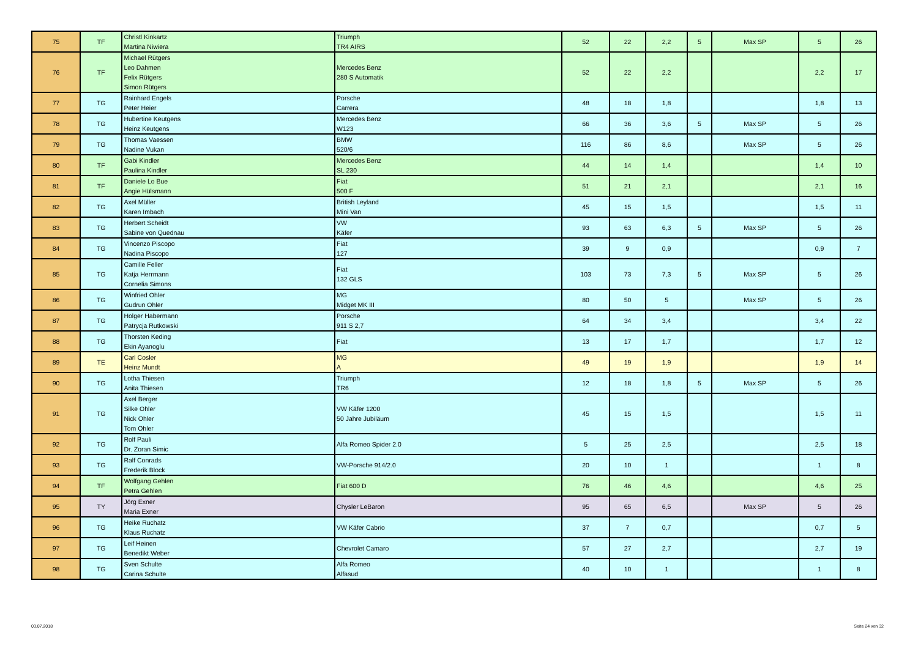| 75 | TF | Christl Kinkartz Martina Niwiera | Triumph TR4 AIRS | 52 | 22 | 2,2 | 5 | Max SP | 5 | 26 |
| 76 | TF | Michael Rütgers Leo Dahmen Felix Rütgers Simon Rütgers | Mercedes Benz 280 S Automatik | 52 | 22 | 2,2 | | | 2,2 | 17 |
| 77 | TG | Rainhard Engels Peter Heier | Porsche Carrera | 48 | 18 | 1,8 | | | 1,8 | 13 |
| 78 | TG | Hubertine Keutgens Heinz Keutgens | Mercedes Benz W123 | 66 | 36 | 3,6 | 5 | Max SP | 5 | 26 |
| 79 | TG | Thomas Vaessen Nadine Vukan | BMW 520/6 | 116 | 86 | 8,6 | | Max SP | 5 | 26 |
| 80 | TF | Gabi Kindler Paulina Kindler | Mercedes Benz SL 230 | 44 | 14 | 1,4 | | | 1,4 | 10 |
| 81 | TF | Daniele Lo Bue Angie Hülsmann | Fiat 500 F | 51 | 21 | 2,1 | | | 2,1 | 16 |
| 82 | TG | Axel Müller Karen Imbach | British Leyland Mini Van | 45 | 15 | 1,5 | | | 1,5 | 11 |
| 83 | TG | Herbert Scheidt Sabine von Quednau | VW Käfer | 93 | 63 | 6,3 | 5 | Max SP | 5 | 26 |
| 84 | TG | Vincenzo Piscopo Nadina Piscopo | Fiat 127 | 39 | 9 | 0,9 | | | 0,9 | 7 |
| 85 | TG | Camille Feller Katja Herrmann Cornelia Simons | Fiat 132 GLS | 103 | 73 | 7,3 | 5 | Max SP | 5 | 26 |
| 86 | TG | Winfried Ohler Gudrun Ohler | MG Midget MK III | 80 | 50 | 5 | | Max SP | 5 | 26 |
| 87 | TG | Holger Habermann Patrycja Rutkowski | Porsche 911 S 2,7 | 64 | 34 | 3,4 | | | 3,4 | 22 |
| 88 | TG | Thorsten Keding Ekin Ayanoglu | Fiat | 13 | 17 | 1,7 | | | 1,7 | 12 |
| 89 | TE | Carl Cosler Heinz Mundt | MG A | 49 | 19 | 1,9 | | | 1,9 | 14 |
| 90 | TG | Lotha Thiesen Anita Thiesen | Triumph TR6 | 12 | 18 | 1,8 | 5 | Max SP | 5 | 26 |
| 91 | TG | Axel Berger Silke Ohler Nick Ohler Tom Ohler | VW Käfer 1200 50 Jahre Jubiläum | 45 | 15 | 1,5 | | | 1,5 | 11 |
| 92 | TG | Rolf Pauli Dr. Zoran Simic | Alfa Romeo Spider 2.0 | 5 | 25 | 2,5 | | | 2,5 | 18 |
| 93 | TG | Ralf Conrads Frederik Block | VW-Porsche 914/2.0 | 20 | 10 | 1 | | | 1 | 8 |
| 94 | TF | Wolfgang Gehlen Petra Gehlen | Fiat 600 D | 76 | 46 | 4,6 | | | 4,6 | 25 |
| 95 | TY | Jörg Exner Maria Exner | Chysler LeBaron | 95 | 65 | 6,5 | | Max SP | 5 | 26 |
| 96 | TG | Heike Ruchatz Klaus Ruchatz | VW Käfer Cabrio | 37 | 7 | 0,7 | | | 0,7 | 5 |
| 97 | TG | Leif Heinen Benedikt Weber | Chevrolet Camaro | 57 | 27 | 2,7 | | | 2,7 | 19 |
| 98 | TG | Sven Schulte Carina Schulte | Alfa Romeo Alfasud | 40 | 10 | 1 | | | 1 | 8 |
03.07.2018 Seite 24 von 32